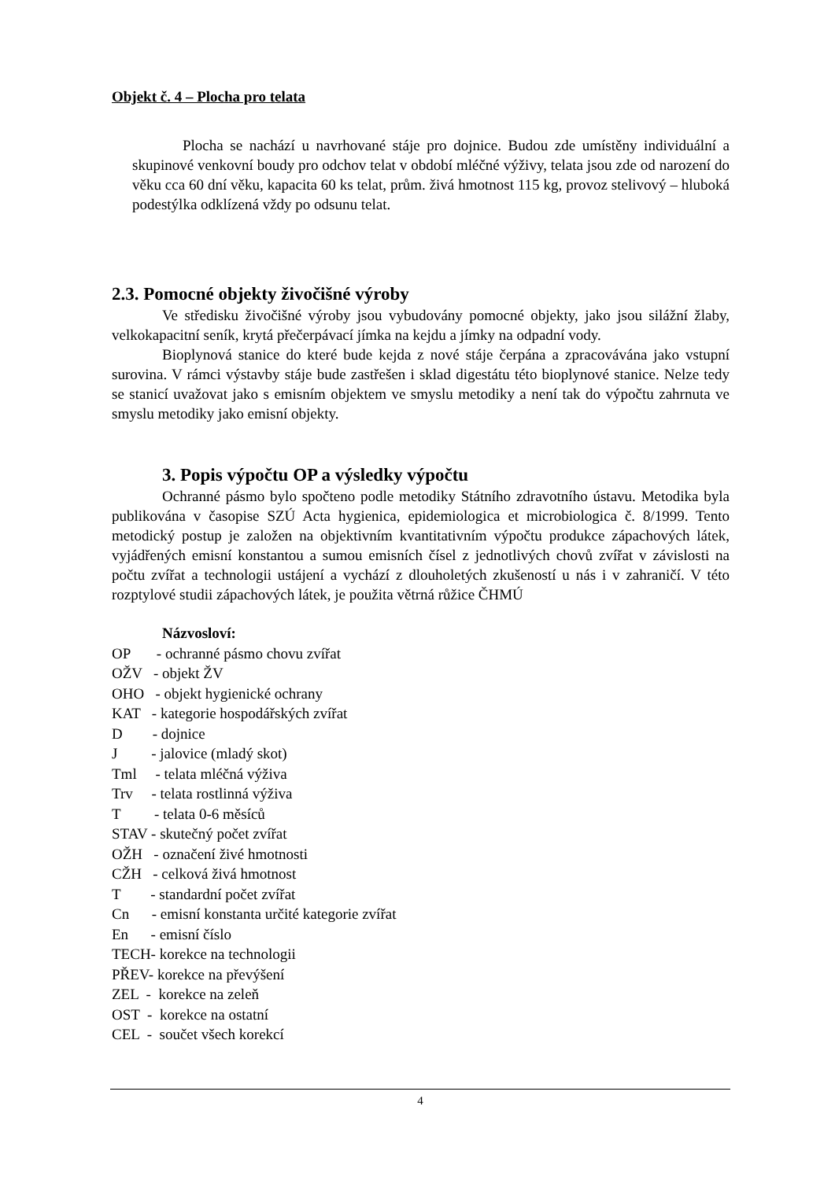Objekt č. 4 – Plocha pro telata
Plocha se nachází u navrhované stáje pro dojnice. Budou zde umístěny individuální a skupinové venkovní boudy pro odchov telat v období mléčné výživy, telata jsou zde od narození do věku cca 60 dní věku, kapacita 60 ks telat, prům. živá hmotnost 115 kg, provoz stelivový – hluboká podestýlka odklízená vždy po odsunu telat.
2.3. Pomocné objekty živočišné výroby
Ve středisku živočišné výroby jsou vybudovány pomocné objekty, jako jsou silážní žlaby, velkokapacitní seník, krytá přečerpávací jímka na kejdu a jímky na odpadní vody.
Bioplynová stanice do které bude kejda z nové stáje čerpána a zpracovávána jako vstupní surovina. V rámci výstavby stáje bude zastřešen i sklad digestátu této bioplynové stanice. Nelze tedy se stanicí uvažovat jako s emisním objektem ve smyslu metodiky a není tak do výpočtu zahrnuta ve smyslu metodiky jako emisní objekty.
3. Popis výpočtu OP a výsledky výpočtu
Ochranné pásmo bylo spočteno podle metodiky Státního zdravotního ústavu. Metodika byla publikována v časopise SZÚ Acta hygienica, epidemiologica et microbiologica č. 8/1999. Tento metodický postup je založen na objektivním kvantitativním výpočtu produkce zápachových látek, vyjádřených emisní konstantou a sumou emisních čísel z jednotlivých chovů zvířat v závislosti na počtu zvířat a technologii ustájení a vychází z dlouholetých zkušeností u nás i v zahraničí. V této rozptylové studii zápachových látek, je použita větrná růžice ČHMÚ
Názvosloví:
OP - ochranné pásmo chovu zvířat
OŽV - objekt ŽV
OHO - objekt hygienické ochrany
KAT - kategorie hospodářských zvířat
D - dojnice
J - jalovice (mladý skot)
Tml - telata mléčná výživa
Trv - telata rostlinná výživa
T - telata 0-6 měsíců
STAV - skutečný počet zvířat
OŽH - označení živé hmotnosti
CŽH - celková živá hmotnost
T - standardní počet zvířat
Cn - emisní konstanta určité kategorie zvířat
En - emisní číslo
TECH- korekce na technologii
PŘEV- korekce na převýšení
ZEL - korekce na zeleň
OST - korekce na ostatní
CEL - součet všech korekcí
4